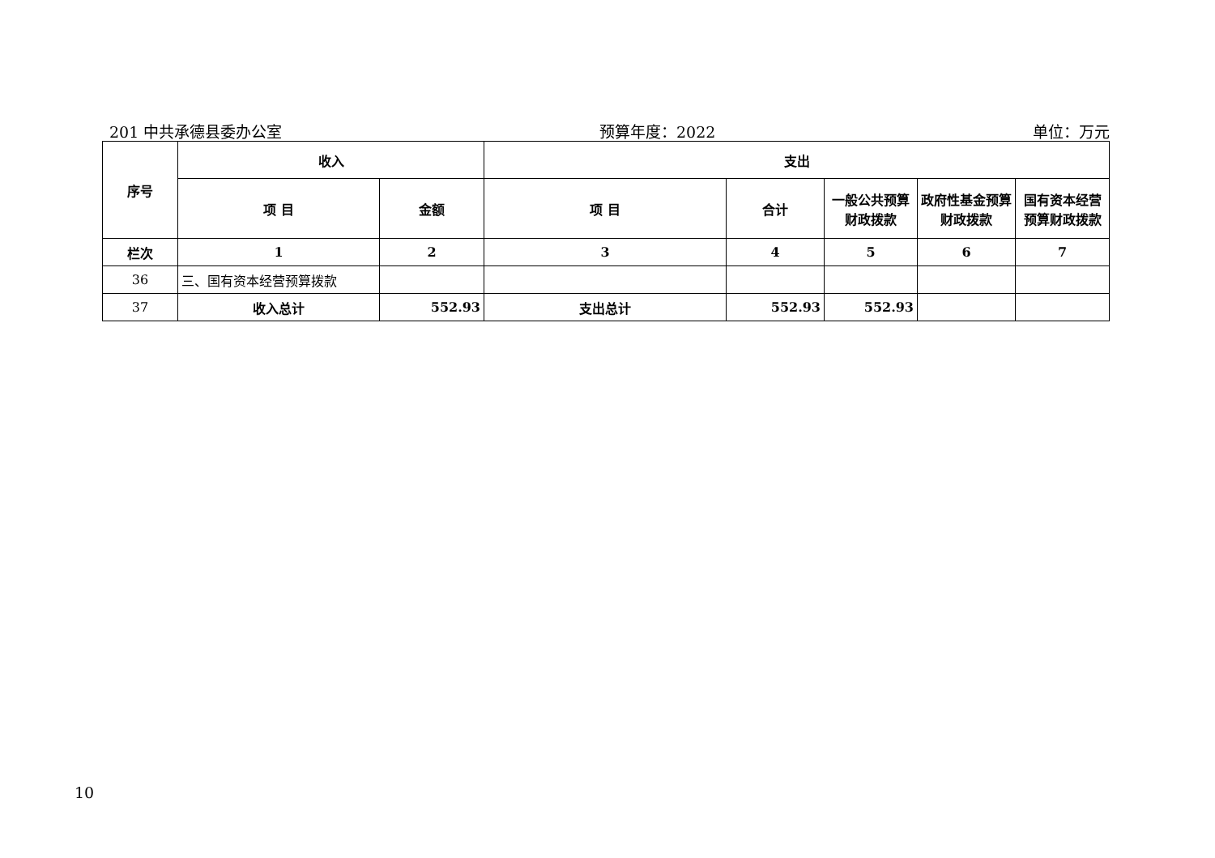201 中共承德县委办公室 预算年度：2022 单位：万元
| 序号 | 收入 | | 支出 | | | | |
| --- | --- | --- | --- | --- | --- | --- | --- |
| | 项 目 | 金额 | 项 目 | 合计 | 一般公共预算财政拨款 | 政府性基金预算财政拨款 | 国有资本经营预算财政拨款 |
| 栏次 | 1 | 2 | 3 | 4 | 5 | 6 | 7 |
| 36 | 三、国有资本经营预算拨款 | | | | | | |
| 37 | 收入总计 | 552.93 | 支出总计 | 552.93 | 552.93 | | |
10